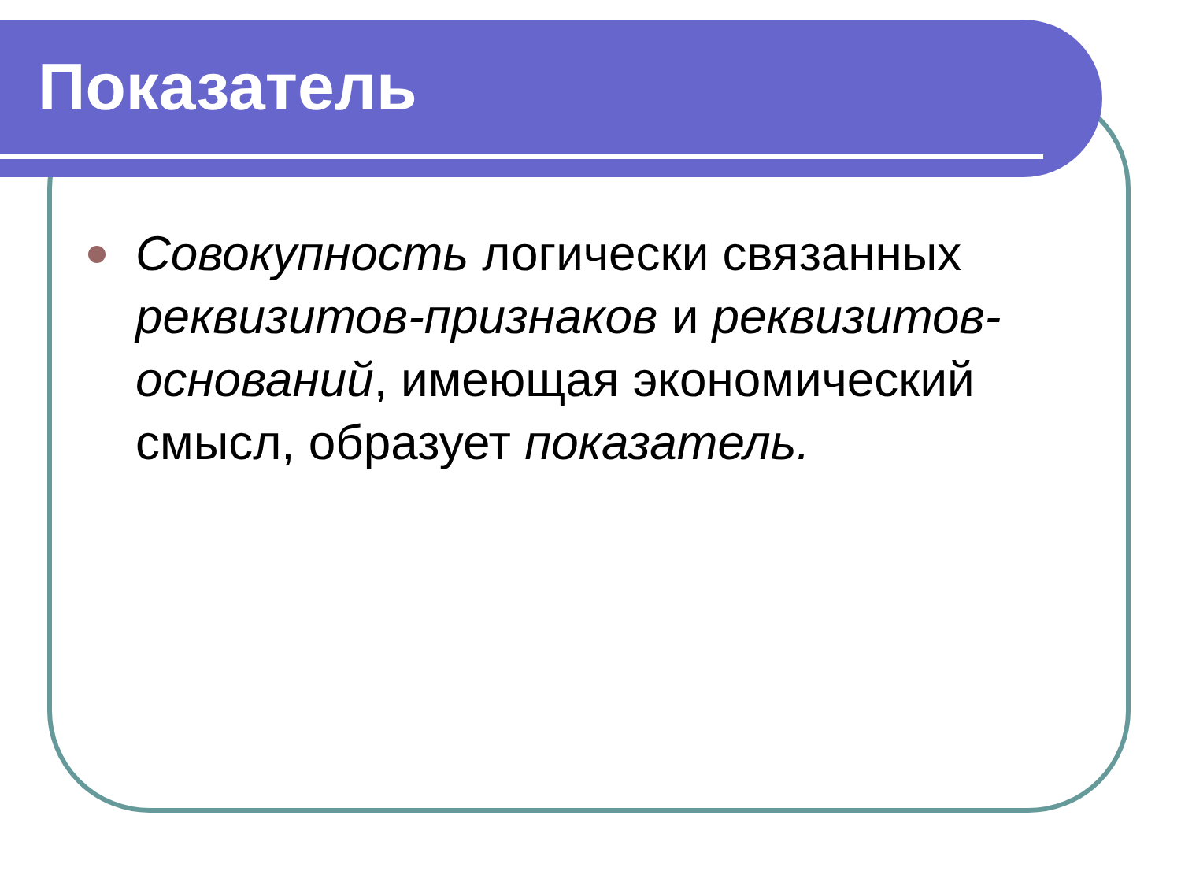Показатель
Совокупность логически связанных реквизитов-признаков и реквизитов-оснований, имеющая экономический смысл, образует показатель.